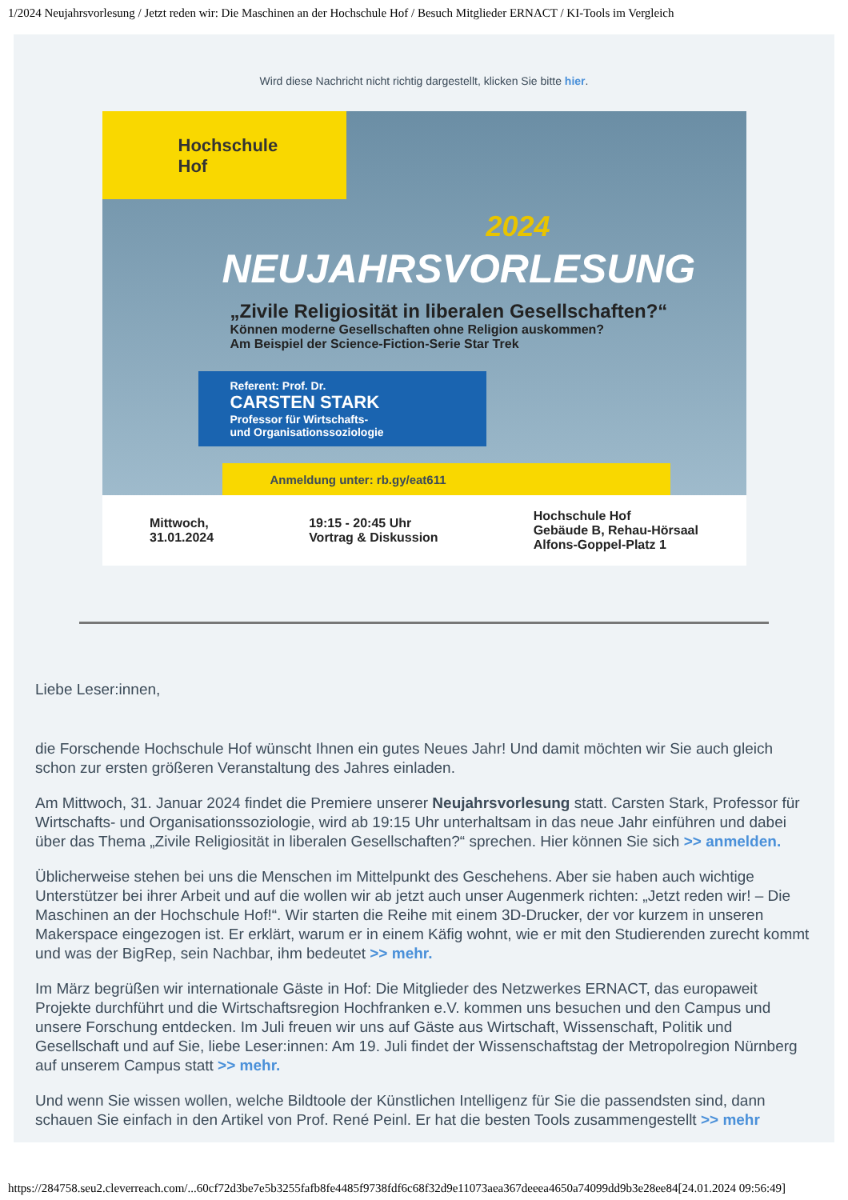1/2024 Neujahrsvorlesung / Jetzt reden wir: Die Maschinen an der Hochschule Hof / Besuch Mitglieder ERNACT / KI-Tools im Vergleich
Wird diese Nachricht nicht richtig dargestellt, klicken Sie bitte hier.
Hochschule
Hof
2024
NEUJAHRSVORLESUNG
„Zivile Religiosität in liberalen Gesellschaften?“
Können moderne Gesellschaften ohne Religion auskommen?
Am Beispiel der Science-Fiction-Serie Star Trek
Referent: Prof. Dr.
CARSTEN STARK
Professor für Wirtschafts-
und Organisationssoziologie
Anmeldung unter: rb.gy/eat611
Mittwoch,
31.01.2024
19:15 - 20:45 Uhr
Vortrag & Diskussion
Hochschule Hof
Gebäude B, Rehau-Hörsaal
Alfons-Goppel-Platz 1
Liebe Leser:innen,
die Forschende Hochschule Hof wünscht Ihnen ein gutes Neues Jahr! Und damit möchten wir Sie auch gleich schon zur ersten größeren Veranstaltung des Jahres einladen.
Am Mittwoch, 31. Januar 2024 findet die Premiere unserer Neujahrsvorlesung statt. Carsten Stark, Professor für Wirtschafts- und Organisationssoziologie, wird ab 19:15 Uhr unterhaltsam in das neue Jahr einführen und dabei über das Thema „Zivile Religiosität in liberalen Gesellschaften?“ sprechen. Hier können Sie sich >> anmelden.
Üblicherweise stehen bei uns die Menschen im Mittelpunkt des Geschehens. Aber sie haben auch wichtige Unterstützer bei ihrer Arbeit und auf die wollen wir ab jetzt auch unser Augenmerk richten: „Jetzt reden wir! – Die Maschinen an der Hochschule Hof!“. Wir starten die Reihe mit einem 3D-Drucker, der vor kurzem in unseren Makerspace eingezogen ist. Er erklärt, warum er in einem Käfig wohnt, wie er mit den Studierenden zurecht kommt und was der BigRep, sein Nachbar, ihm bedeutet >> mehr.
Im März begrüßen wir internationale Gäste in Hof: Die Mitglieder des Netzwerkes ERNACT, das europaweit Projekte durchführt und die Wirtschaftsregion Hochfranken e.V. kommen uns besuchen und den Campus und unsere Forschung entdecken. Im Juli freuen wir uns auf Gäste aus Wirtschaft, Wissenschaft, Politik und Gesellschaft und auf Sie, liebe Leser:innen: Am 19. Juli findet der Wissenschaftstag der Metropolregion Nürnberg auf unserem Campus statt >> mehr.
Und wenn Sie wissen wollen, welche Bildtoole der Künstlichen Intelligenz für Sie die passendsten sind, dann schauen Sie einfach in den Artikel von Prof. René Peinl. Er hat die besten Tools zusammengestellt >> mehr
https://284758.seu2.cleverreach.com/...60cf72d3be7e5b3255fafb8fe4485f9738fdf6c68f32d9e11073aea367deeea4650a74099dd9b3e28ee84[24.01.2024 09:56:49]